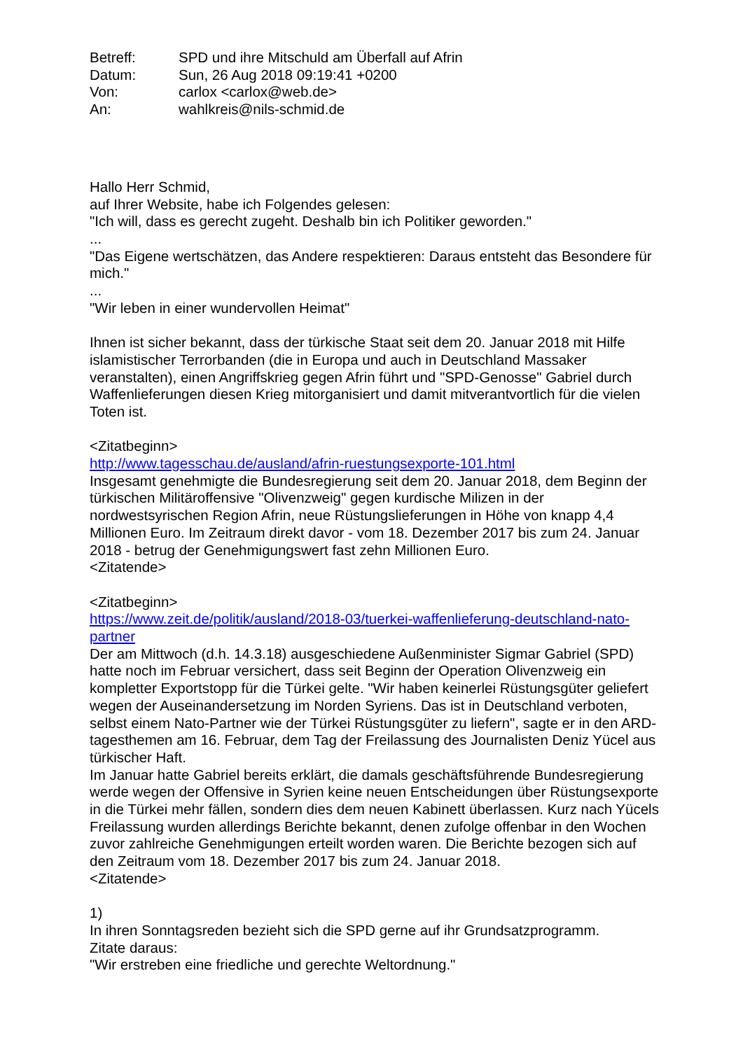| Betreff: | SPD und ihre Mitschuld am Überfall auf Afrin |
| Datum: | Sun, 26 Aug 2018 09:19:41 +0200 |
| Von: | carlox <carlox@web.de> |
| An: | wahlkreis@nils-schmid.de |
Hallo Herr Schmid,
auf Ihrer Website, habe ich Folgendes gelesen:
"Ich will, dass es gerecht zugeht. Deshalb bin ich Politiker geworden."
...
"Das Eigene wertschätzen, das Andere respektieren: Daraus entsteht das Besondere für mich."
...
"Wir leben in einer wundervollen Heimat"
Ihnen ist sicher bekannt, dass der türkische Staat seit dem 20. Januar 2018 mit Hilfe islamistischer Terrorbanden (die in Europa und auch in Deutschland Massaker veranstalten), einen Angriffskrieg gegen Afrin führt und "SPD-Genosse" Gabriel durch Waffenlieferungen diesen Krieg mitorganisiert und damit mitverantvortlich für die vielen Toten ist.
<Zitatbeginn>
http://www.tagesschau.de/ausland/afrin-ruestungsexporte-101.html
Insgesamt genehmigte die Bundesregierung seit dem 20. Januar 2018, dem Beginn der türkischen Militäroffensive "Olivenzweig" gegen kurdische Milizen in der nordwestsyrischen Region Afrin, neue Rüstungslieferungen in Höhe von knapp 4,4 Millionen Euro. Im Zeitraum direkt davor - vom 18. Dezember 2017 bis zum 24. Januar 2018 - betrug der Genehmigungswert fast zehn Millionen Euro.
<Zitatende>
<Zitatbeginn>
https://www.zeit.de/politik/ausland/2018-03/tuerkei-waffenlieferung-deutschland-nato-partner
Der am Mittwoch (d.h. 14.3.18) ausgeschiedene Außenminister Sigmar Gabriel (SPD) hatte noch im Februar versichert, dass seit Beginn der Operation Olivenzweig ein kompletter Exportstopp für die Türkei gelte. "Wir haben keinerlei Rüstungsgüter geliefert wegen der Auseinandersetzung im Norden Syriens. Das ist in Deutschland verboten, selbst einem Nato-Partner wie der Türkei Rüstungsgüter zu liefern", sagte er in den ARD-tagesthemen am 16. Februar, dem Tag der Freilassung des Journalisten Deniz Yücel aus türkischer Haft.
Im Januar hatte Gabriel bereits erklärt, die damals geschäftsführende Bundesregierung werde wegen der Offensive in Syrien keine neuen Entscheidungen über Rüstungsexporte in die Türkei mehr fällen, sondern dies dem neuen Kabinett überlassen. Kurz nach Yücels Freilassung wurden allerdings Berichte bekannt, denen zufolge offenbar in den Wochen zuvor zahlreiche Genehmigungen erteilt worden waren. Die Berichte bezogen sich auf den Zeitraum vom 18. Dezember 2017 bis zum 24. Januar 2018.
<Zitatende>
1)
In ihren Sonntagsreden bezieht sich die SPD gerne auf ihr Grundsatzprogramm.
Zitate daraus:
"Wir erstreben eine friedliche und gerechte Weltordnung."